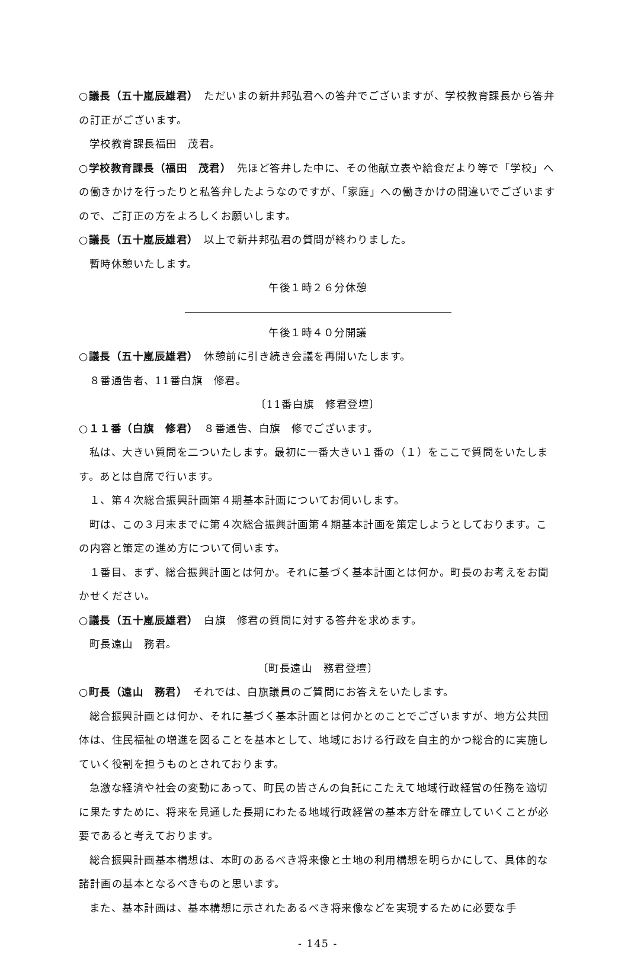○議長（五十嵐辰雄君）　ただいまの新井邦弘君への答弁でございますが、学校教育課長から答弁の訂正がございます。
学校教育課長福田　茂君。
○学校教育課長（福田　茂君）　先ほど答弁した中に、その他献立表や給食だより等で「学校」への働きかけを行ったりと私答弁したようなのですが、「家庭」への働きかけの間違いでございますので、ご訂正の方をよろしくお願いします。
○議長（五十嵐辰雄君）　以上で新井邦弘君の質問が終わりました。
暫時休憩いたします。
午後１時２６分休憩
午後１時４０分開議
○議長（五十嵐辰雄君）　休憩前に引き続き会議を再開いたします。
８番通告者、11番白旗　修君。
〔11番白旗　修君登壇〕
○１１番（白旗　修君）　８番通告、白旗　修でございます。
私は、大きい質問を二ついたします。最初に一番大きい１番の（１）をここで質問をいたします。あとは自席で行います。
１、第４次総合振興計画第４期基本計画についてお伺いします。
町は、この３月末までに第４次総合振興計画第４期基本計画を策定しようとしております。この内容と策定の進め方について伺います。
１番目、まず、総合振興計画とは何か。それに基づく基本計画とは何か。町長のお考えをお聞かせください。
○議長（五十嵐辰雄君）　白旗　修君の質問に対する答弁を求めます。
町長遠山　務君。
〔町長遠山　務君登壇〕
○町長（遠山　務君）　それでは、白旗議員のご質問にお答えをいたします。
総合振興計画とは何か、それに基づく基本計画とは何かとのことでございますが、地方公共団体は、住民福祉の増進を図ることを基本として、地域における行政を自主的かつ総合的に実施していく役割を担うものとされております。
急激な経済や社会の変動にあって、町民の皆さんの負託にこたえて地域行政経営の任務を適切に果たすために、将来を見通した長期にわたる地域行政経営の基本方針を確立していくことが必要であると考えております。
総合振興計画基本構想は、本町のあるべき将来像と土地の利用構想を明らかにして、具体的な諸計画の基本となるべきものと思います。
また、基本計画は、基本構想に示されたあるべき将来像などを実現するために必要な手
- 145 -